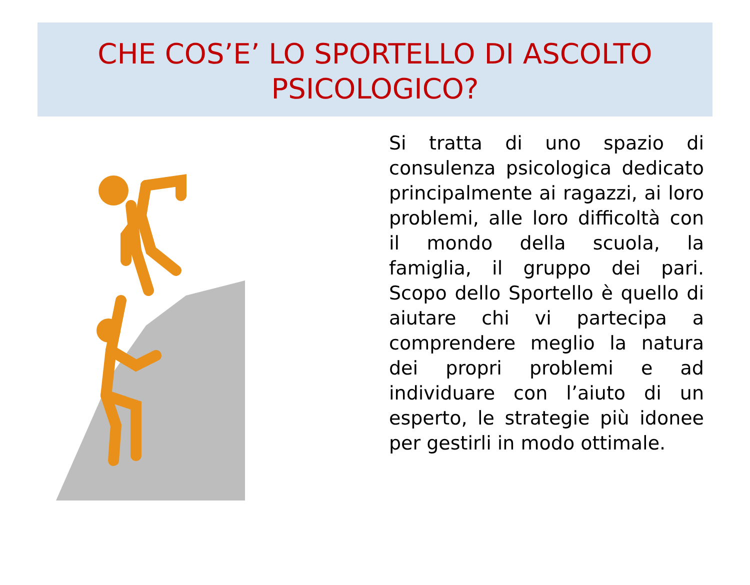CHE COS’E’ LO SPORTELLO DI ASCOLTO
PSICOLOGICO?
Si tratta di uno spazio di consulenza psicologica dedicato principalmente ai ragazzi, ai loro problemi, alle loro difficoltà con il mondo della scuola, la famiglia, il gruppo dei pari. Scopo dello Sportello è quello di aiutare chi vi partecipa a comprendere meglio la natura dei propri problemi e ad individuare con l’aiuto di un esperto, le strategie più idonee per gestirli in modo ottimale.